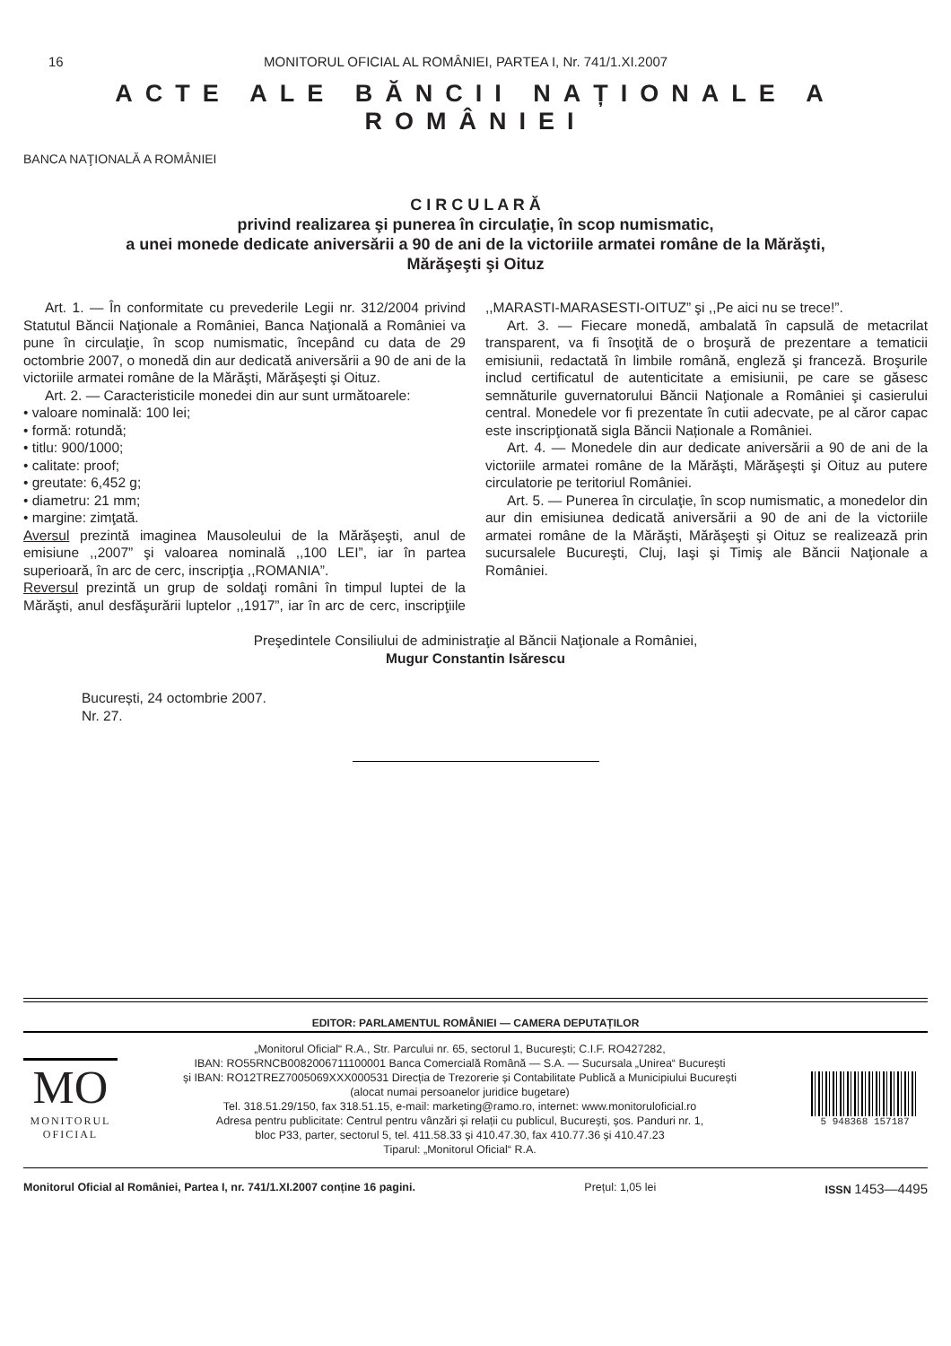16 MONITORUL OFICIAL AL ROMÂNIEI, PARTEA I, Nr. 741/1.XI.2007
ACTE ALE BĂNCII NAȚIONALE A ROMÂNIEI
BANCA NAŢIONALĂ A ROMÂNIEI
C I R C U L A R Ă
privind realizarea şi punerea în circulaţie, în scop numismatic,
a unei monede dedicate aniversării a 90 de ani de la victoriile armatei române de la Mărăşti,
Mărăşeşti şi Oituz
Art. 1. — În conformitate cu prevederile Legii nr. 312/2004 privind Statutul Băncii Naţionale a României, Banca Naţională a României va pune în circulaţie, în scop numismatic, începând cu data de 29 octombrie 2007, o monedă din aur dedicată aniversării a 90 de ani de la victoriile armatei române de la Mărăşti, Mărăşeşti şi Oituz.
Art. 2. — Caracteristicile monedei din aur sunt următoarele:
• valoare nominală: 100 lei;
• formă: rotundă;
• titlu: 900/1000;
• calitate: proof;
• greutate: 6,452 g;
• diametru: 21 mm;
• margine: zimţată.
Aversul prezintă imaginea Mausoleului de la Mărăşeşti, anul de emisiune ,,2007” şi valoarea nominală ,,100 LEI”, iar în partea superioară, în arc de cerc, inscripţia ,,ROMANIA”.
Reversul prezintă un grup de soldaţi români în timpul luptei de la Mărăşti, anul desfăşurării luptelor ,,1917”, iar în arc de cerc, inscripţiile ,,MARASTI-MARASESTI-OITUZ” şi ,,Pe aici nu se trece!”.
Art. 3. — Fiecare monedă, ambalată în capsulă de metacrilat transparent, va fi însoţită de o broşură de prezentare a tematicii emisiunii, redactată în limbile română, engleză şi franceză. Broşurile includ certificatul de autenticitate a emisiunii, pe care se găsesc semnăturile guvernatorului Băncii Naţionale a României şi casierului central. Monedele vor fi prezentate în cutii adecvate, pe al căror capac este inscripţionată sigla Băncii Naționale a României.
Art. 4. — Monedele din aur dedicate aniversării a 90 de ani de la victoriile armatei române de la Mărăşti, Mărăşeşti şi Oituz au putere circulatorie pe teritoriul României.
Art. 5. — Punerea în circulaţie, în scop numismatic, a monedelor din aur din emisiunea dedicată aniversării a 90 de ani de la victoriile armatei române de la Mărăşti, Mărăşeşti şi Oituz se realizează prin sucursalele Bucureşti, Cluj, Iaşi şi Timiş ale Băncii Naţionale a României.
Preşedintele Consiliului de administraţie al Băncii Naţionale a României,
Mugur Constantin Isărescu
București, 24 octombrie 2007.
Nr. 27.
EDITOR: PARLAMENTUL ROMÂNIEI — CAMERA DEPUTAȚILOR
MO
MONITORUL
OFICIAL
„Monitorul Oficial“ R.A., Str. Parcului nr. 65, sectorul 1, București; C.I.F. RO427282,
IBAN: RO55RNCB0082006711100001 Banca Comercială Română — S.A. — Sucursala „Unirea“ București
și IBAN: RO12TREZ7005069XXX000531 Direcția de Trezorerie și Contabilitate Publică a Municipiului București
(alocat numai persoanelor juridice bugetare)
Tel. 318.51.29/150, fax 318.51.15, e-mail: marketing@ramo.ro, internet: www.monitoruloficial.ro
Adresa pentru publicitate: Centrul pentru vânzări și relații cu publicul, București, șos. Panduri nr. 1,
bloc P33, parter, sectorul 5, tel. 411.58.33 și 410.47.30, fax 410.77.36 și 410.47.23
Tiparul: „Monitorul Oficial“ R.A.
5 948368 157187
Monitorul Oficial al României, Partea I, nr. 741/1.XI.2007 conține 16 pagini. Prețul: 1,05 lei ISSN 1453—4495